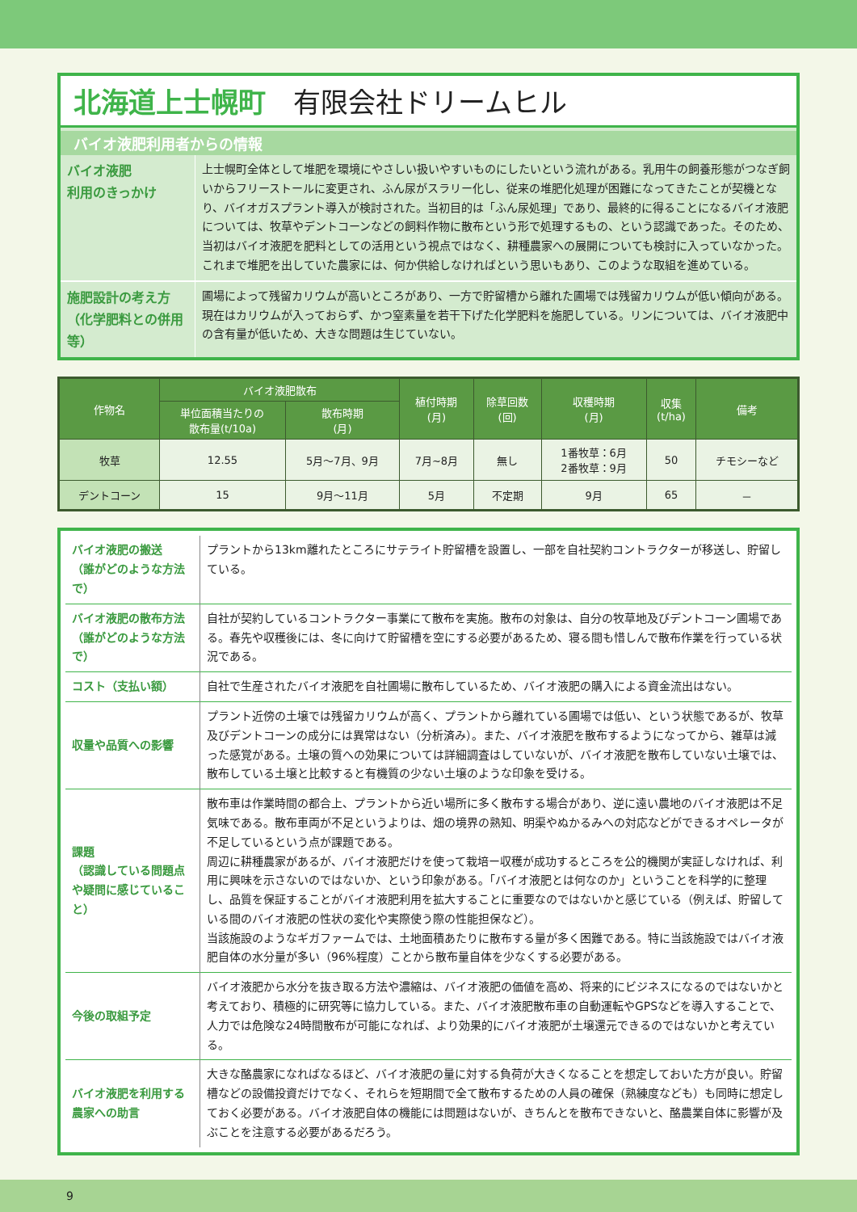北海道上士幌町　有限会社ドリームヒル
バイオ液肥利用者からの情報
| バイオ液肥 利用のきっかけ | 上士幌町全体として堆肥を環境にやさしい扱いやすいものにしたいという流れがある。乳用牛の飼養形態がつなぎ飼いからフリーストールに変更され、ふん尿がスラリー化し、従来の堆肥化処理が困難になってきたことが契機となり、バイオガスプラント導入が検討された。当初目的は「ふん尿処理」であり、最終的に得ることになるバイオ液肥については、牧草やデントコーンなどの飼料作物に散布という形で処理するもの、という認識であった。そのため、当初はバイオ液肥を肥料としての活用という視点ではなく、耕種農家への展開についても検討に入っていなかった。これまで堆肥を出していた農家には、何か供給しなければという思いもあり、このような取組を進めている。 |
| 施肥設計の考え方 （化学肥料との併用等） | 圃場によって残留カリウムが高いところがあり、一方で貯留槽から離れた圃場では残留カリウムが低い傾向がある。現在はカリウムが入っておらず、かつ窒素量を若干下げた化学肥料を施肥している。リンについては、バイオ液肥中の含有量が低いため、大きな問題は生じていない。 |
| 作物名 | バイオ液肥散布 | | 植付時期 (月) | 除草回数 (回) | 収穫時期 (月) | 収集 (t/ha) | 備考 |
| --- | --- | --- | --- | --- | --- | --- | --- |
| | 単位面積当たりの 散布量(t/10a) | 散布時期 (月) | | | | | |
| 牧草 | 12.55 | 5月～7月、9月 | 7月~8月 | 無し | 1番牧草：6月 2番牧草：9月 | 50 | チモシーなど |
| デントコーン | 15 | 9月～11月 | 5月 | 不定期 | 9月 | 65 | － |
| バイオ液肥の搬送 （誰がどのような方法で） | プラントから13km離れたところにサテライト貯留槽を設置し、一部を自社契約コントラクターが移送し、貯留している。 |
| バイオ液肥の散布方法 （誰がどのような方法で） | 自社が契約しているコントラクター事業にて散布を実施。散布の対象は、自分の牧草地及びデントコーン圃場である。春先や収穫後には、冬に向けて貯留槽を空にする必要があるため、寝る間も惜しんで散布作業を行っている状況である。 |
| コスト（支払い額） | 自社で生産されたバイオ液肥を自社圃場に散布しているため、バイオ液肥の購入による資金流出はない。 |
| 収量や品質への影響 | プラント近傍の土壌では残留カリウムが高く、プラントから離れている圃場では低い、という状態であるが、牧草及びデントコーンの成分には異常はない（分析済み）。また、バイオ液肥を散布するようになってから、雑草は減った感覚がある。土壌の質への効果については詳細調査はしていないが、バイオ液肥を散布していない土壌では、散布している土壌と比較すると有機質の少ない土壌のような印象を受ける。 |
| 課題 （認識している問題点や疑問に感じていること） | 散布車は作業時間の都合上、プラントから近い場所に多く散布する場合があり、逆に遠い農地のバイオ液肥は不足気味である。散布車両が不足というよりは、畑の境界の熟知、明渠やぬかるみへの対応などができるオペレータが不足しているという点が課題である。 周辺に耕種農家があるが、バイオ液肥だけを使って栽培ー収穫が成功するところを公的機関が実証しなければ、利用に興味を示さないのではないか、という印象がある。「バイオ液肥とは何なのか」ということを科学的に整理し、品質を保証することがバイオ液肥利用を拡大することに重要なのではないかと感じている（例えば、貯留している間のバイオ液肥の性状の変化や実際使う際の性能担保など）。 当該施設のようなギガファームでは、土地面積あたりに散布する量が多く困難である。特に当該施設ではバイオ液肥自体の水分量が多い（96%程度）ことから散布量自体を少なくする必要がある。 |
| 今後の取組予定 | バイオ液肥から水分を抜き取る方法や濃縮は、バイオ液肥の価値を高め、将来的にビジネスになるのではないかと考えており、積極的に研究等に協力している。また、バイオ液肥散布車の自動運転やGPSなどを導入することで、人力では危険な24時間散布が可能になれば、より効果的にバイオ液肥が土壌還元できるのではないかと考えている。 |
| バイオ液肥を利用する 農家への助言 | 大きな酪農家になればなるほど、バイオ液肥の量に対する負荷が大きくなることを想定しておいた方が良い。貯留槽などの設備投資だけでなく、それらを短期間で全て散布するための人員の確保（熟練度なども）も同時に想定しておく必要がある。バイオ液肥自体の機能には問題はないが、きちんとを散布できないと、酪農業自体に影響が及ぶことを注意する必要があるだろう。 |
9